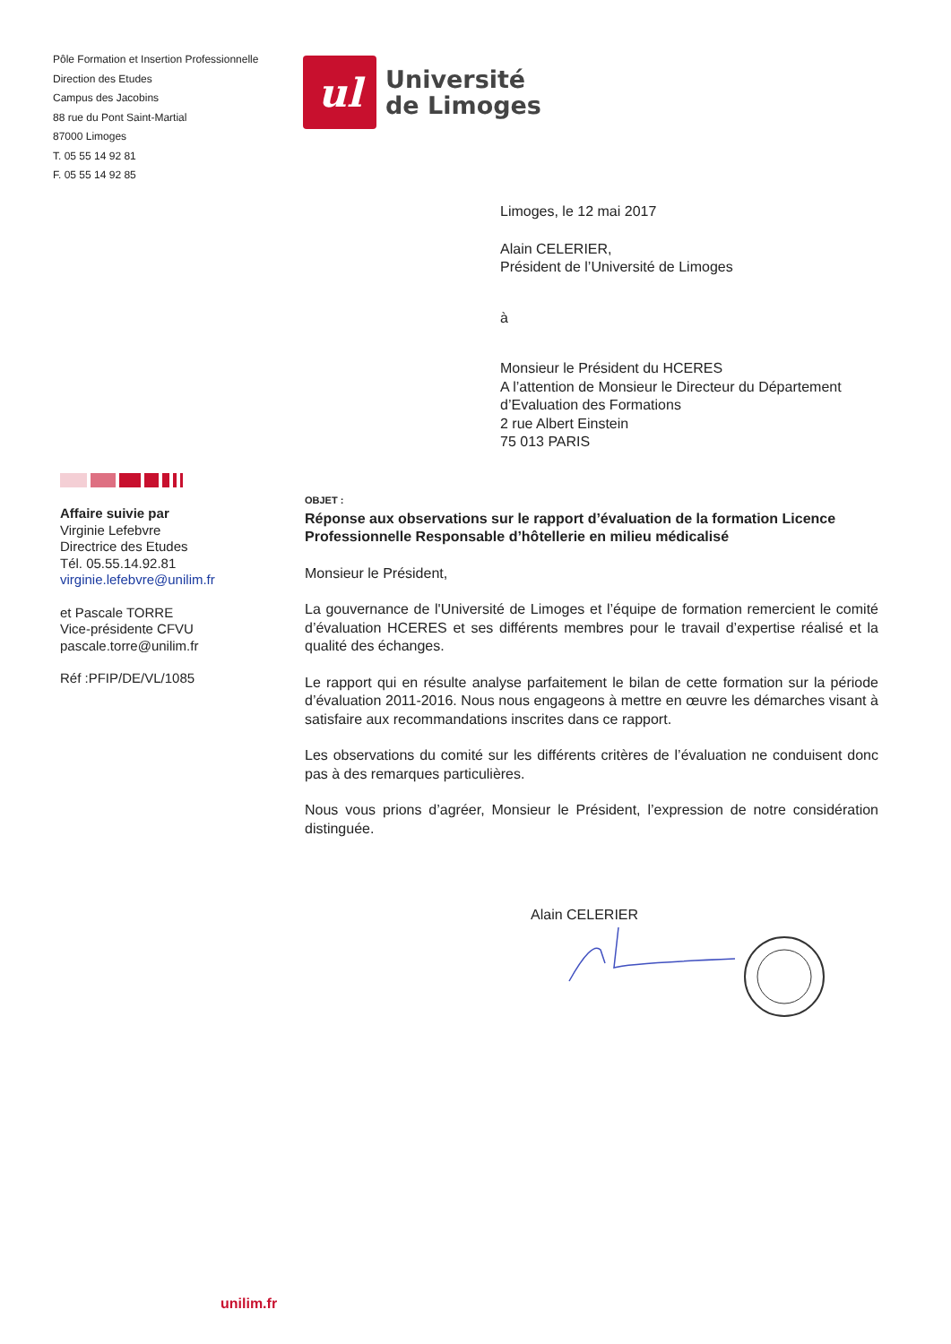Pôle Formation et Insertion Professionnelle
Direction des Etudes
Campus des Jacobins
88 rue du Pont Saint-Martial
87000 Limoges
T. 05 55 14 92 81
F. 05 55 14 92 85
ul
Université
de Limoges
Limoges, le 12 mai 2017
Alain CELERIER,
Président de l’Université de Limoges
à
Monsieur le Président du HCERES
A l’attention de Monsieur le Directeur du Département d’Evaluation des Formations
2 rue Albert Einstein
75 013 PARIS
Affaire suivie par
Virginie Lefebvre
Directrice des Etudes
Tél. 05.55.14.92.81
virginie.lefebvre@unilim.fr
et Pascale TORRE
Vice-présidente CFVU
pascale.torre@unilim.fr
Réf :PFIP/DE/VL/1085
OBJET :
Réponse aux observations sur le rapport d’évaluation de la formation Licence Professionnelle Responsable d’hôtellerie en milieu médicalisé
Monsieur le Président,
La gouvernance de l'Université de Limoges et l’équipe de formation remercient le comité d’évaluation HCERES et ses différents membres pour le travail d’expertise réalisé et la qualité des échanges.
Le rapport qui en résulte analyse parfaitement le bilan de cette formation sur la période d’évaluation 2011-2016. Nous nous engageons à mettre en œuvre les démarches visant à satisfaire aux recommandations inscrites dans ce rapport.
Les observations du comité sur les différents critères de l’évaluation ne conduisent donc pas à des remarques particulières.
Nous vous prions d’agréer, Monsieur le Président, l’expression de notre considération distinguée.
Alain CELERIER
unilim.fr